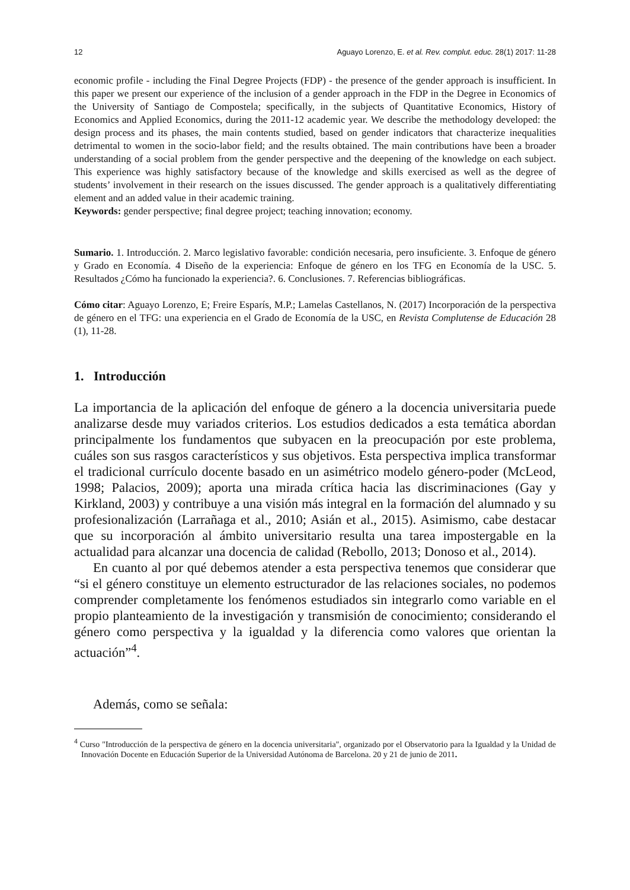12 Aguayo Lorenzo, E. et al. Rev. complut. educ. 28(1) 2017: 11-28
economic profile - including the Final Degree Projects (FDP) - the presence of the gender approach is insufficient. In this paper we present our experience of the inclusion of a gender approach in the FDP in the Degree in Economics of the University of Santiago de Compostela; specifically, in the subjects of Quantitative Economics, History of Economics and Applied Economics, during the 2011-12 academic year. We describe the methodology developed: the design process and its phases, the main contents studied, based on gender indicators that characterize inequalities detrimental to women in the socio-labor field; and the results obtained. The main contributions have been a broader understanding of a social problem from the gender perspective and the deepening of the knowledge on each subject. This experience was highly satisfactory because of the knowledge and skills exercised as well as the degree of students’ involvement in their research on the issues discussed. The gender approach is a qualitatively differentiating element and an added value in their academic training.
Keywords: gender perspective; final degree project; teaching innovation; economy.
Sumario. 1. Introducción. 2. Marco legislativo favorable: condición necesaria, pero insuficiente. 3. Enfoque de género y Grado en Economía. 4 Diseño de la experiencia: Enfoque de género en los TFG en Economía de la USC. 5. Resultados ¿Cómo ha funcionado la experiencia?. 6. Conclusiones. 7. Referencias bibliográficas.
Cómo citar: Aguayo Lorenzo, E; Freire Esparís, M.P.; Lamelas Castellanos, N. (2017) Incorporación de la perspectiva de género en el TFG: una experiencia en el Grado de Economía de la USC, en Revista Complutense de Educación 28 (1), 11-28.
1. Introducción
La importancia de la aplicación del enfoque de género a la docencia universitaria puede analizarse desde muy variados criterios. Los estudios dedicados a esta temática abordan principalmente los fundamentos que subyacen en la preocupación por este problema, cuáles son sus rasgos característicos y sus objetivos. Esta perspectiva implica transformar el tradicional currículo docente basado en un asimétrico modelo género-poder (McLeod, 1998; Palacios, 2009); aporta una mirada crítica hacia las discriminaciones (Gay y Kirkland, 2003) y contribuye a una visión más integral en la formación del alumnado y su profesionalización (Larrañaga et al., 2010; Asián et al., 2015). Asimismo, cabe destacar que su incorporación al ámbito universitario resulta una tarea impostergable en la actualidad para alcanzar una docencia de calidad (Rebollo, 2013; Donoso et al., 2014).
En cuanto al por qué debemos atender a esta perspectiva tenemos que considerar que “si el género constituye un elemento estructurador de las relaciones sociales, no podemos comprender completamente los fenómenos estudiados sin integrarlo como variable en el propio planteamiento de la investigación y transmisión de conocimiento; considerando el género como perspectiva y la igualdad y la diferencia como valores que orientan la actuación”<sup>4</sup>.
Además, como se señala:
<sup>4</sup> Curso "Introducción de la perspectiva de género en la docencia universitaria", organizado por el Observatorio para la Igualdad y la Unidad de Innovación Docente en Educación Superior de la Universidad Autónoma de Barcelona. 20 y 21 de junio de 2011.